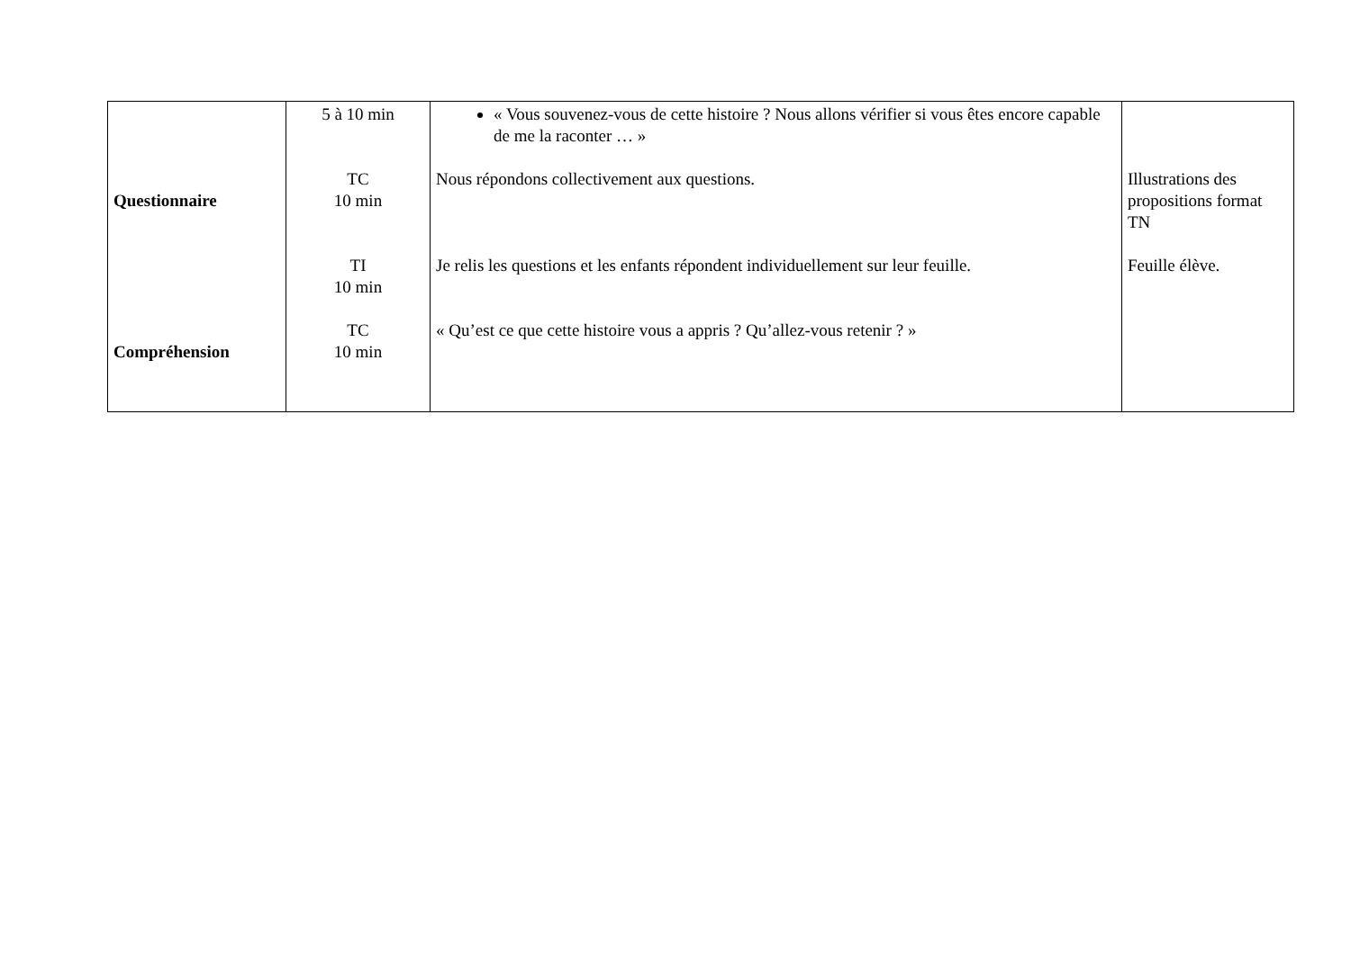| Questionnaire Compréhension | 5 à 10 min TC 10 min TI 10 min TC 10 min | « Vous souvenez-vous de cette histoire ? Nous allons vérifier si vous êtes encore capable de me la raconter … » Nous répondons collectivement aux questions. Je relis les questions et les enfants répondent individuellement sur leur feuille. « Qu’est ce que cette histoire vous a appris ? Qu’allez-vous retenir ? » | Illustrations des propositions format TN Feuille élève. |